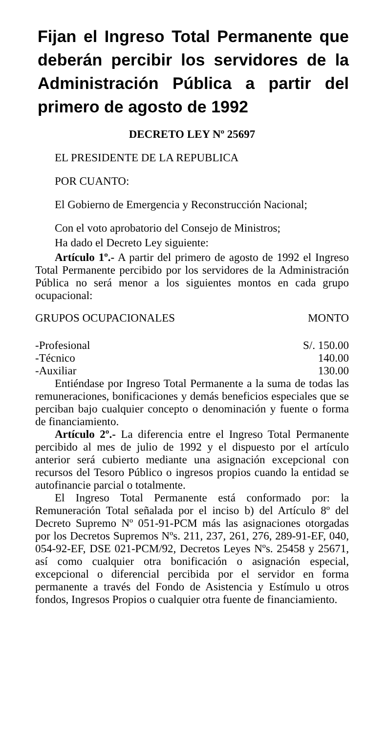Fijan el Ingreso Total Permanente que deberán percibir los servidores de la Administración Pública a partir del primero de agosto de 1992
DECRETO LEY Nº 25697
EL PRESIDENTE DE LA REPUBLICA
POR CUANTO:
El Gobierno de Emergencia y Reconstrucción Nacional;
Con el voto aprobatorio del Consejo de Ministros;
Ha dado el Decreto Ley siguiente:
Artículo 1º.- A partir del primero de agosto de 1992 el Ingreso Total Permanente percibido por los servidores de la Administración Pública no será menor a los siguientes montos en cada grupo ocupacional:
| GRUPOS OCUPACIONALES | MONTO |
| --- | --- |
| -Profesional | S/. 150.00 |
| -Técnico | 140.00 |
| -Auxiliar | 130.00 |
Entiéndase por Ingreso Total Permanente a la suma de todas las remuneraciones, bonificaciones y demás beneficios especiales que se perciban bajo cualquier concepto o denominación y fuente o forma de financiamiento.
Artículo 2º.- La diferencia entre el Ingreso Total Permanente percibido al mes de julio de 1992 y el dispuesto por el artículo anterior será cubierto mediante una asignación excepcional con recursos del Tesoro Público o ingresos propios cuando la entidad se autofinancie parcial o totalmente.
El Ingreso Total Permanente está conformado por: la Remuneración Total señalada por el inciso b) del Artículo 8º del Decreto Supremo Nº 051-91-PCM más las asignaciones otorgadas por los Decretos Supremos Nºs. 211, 237, 261, 276, 289-91-EF, 040, 054-92-EF, DSE 021-PCM/92, Decretos Leyes Nºs. 25458 y 25671, así como cualquier otra bonificación o asignación especial, excepcional o diferencial percibida por el servidor en forma permanente a través del Fondo de Asistencia y Estímulo u otros fondos, Ingresos Propios o cualquier otra fuente de financiamiento.